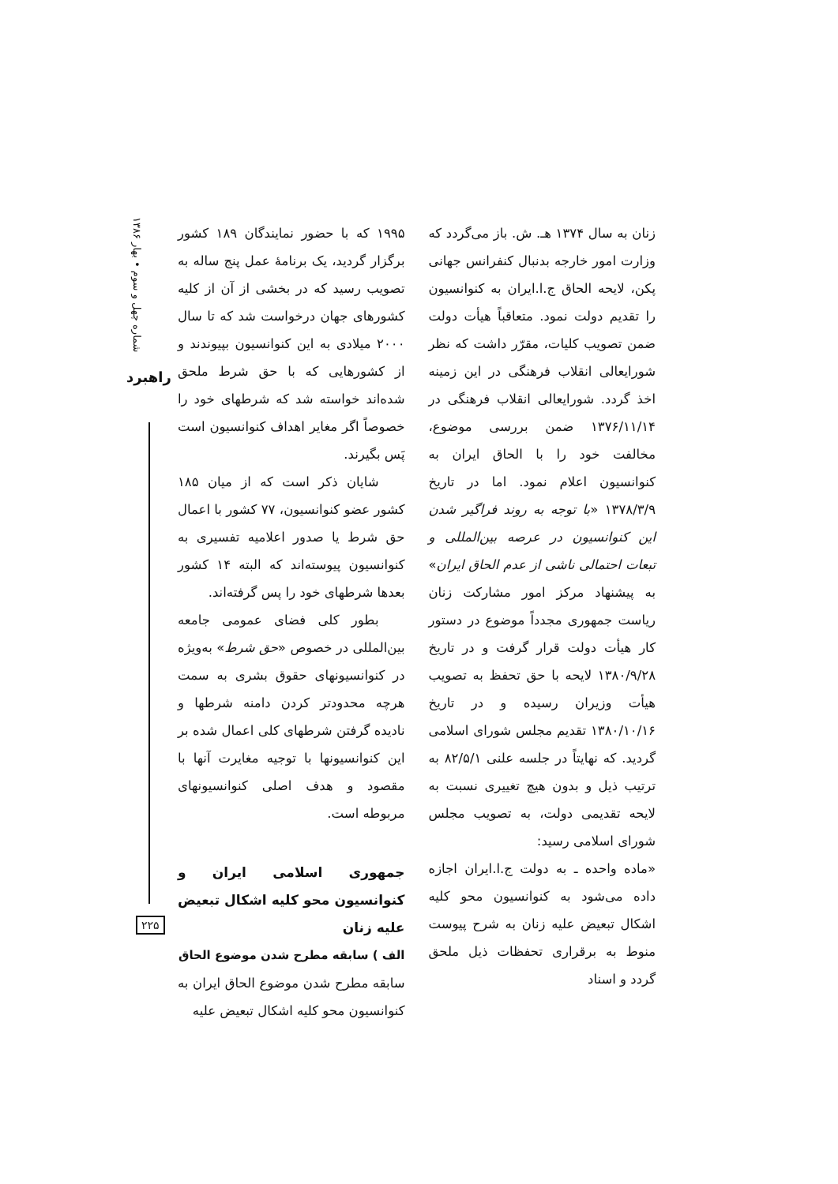شماره چهل و سوم • بهار ۱۳۸۶
راهبرد
۲۲۵
۱۹۹۵ که با حضور نمایندگان ۱۸۹ کشور برگزار گردید، یک برنامهٔ عمل پنج ساله به تصویب رسید که در بخشی از آن از کلیه کشورهای جهان درخواست شد که تا سال ۲۰۰۰ میلادی به این کنوانسیون بپیوندند و از کشورهایی که با حق شرط ملحق شده‌اند خواسته شد که شرطهای خود را خصوصاً اگر مغایر اهداف کنوانسیون است پَس بگیرند.
شایان ذکر است که از میان ۱۸۵ کشور عضو کنوانسیون، ۷۷ کشور با اعمال حق شرط یا صدور اعلامیه تفسیری به کنوانسیون پیوسته‌اند که البته ۱۴ کشور بعدها شرطهای خود را پس گرفته‌اند.
بطور کلی فضای عمومی جامعه بین‌المللی در خصوص «حق شرط» به‌ویژه در کنوانسیونهای حقوق بشری به سمت هرچه محدودتر کردن دامنه شرطها و نادیده گرفتن شرطهای کلی اعمال شده بر این کنوانسیونها با توجیه مغایرت آنها با مقصود و هدف اصلی کنوانسیونهای مربوطه است.
جمهوری اسلامی ایران و کنوانسیون محو کلیه اشکال تبعیض علیه زنان
الف ) سابقه مطرح شدن موضوع الحاق
سابقه مطرح شدن موضوع الحاق ایران به کنوانسیون محو کلیه اشکال تبعیض علیه
زنان به سال ۱۳۷۴ هـ. ش. باز می‌گردد که وزارت امور خارجه بدنبال کنفرانس جهانی پکن، لایحه الحاق ج.ا.ایران به کنوانسیون را تقدیم دولت نمود. متعاقباً هیأت دولت ضمن تصویب کلیات، مقرّر داشت که نظر شورایعالی انقلاب فرهنگی در این زمینه اخذ گردد. شورایعالی انقلاب فرهنگی در ۱۳۷۶/۱۱/۱۴ ضمن بررسی موضوع، مخالفت خود را با الحاق ایران به کنوانسیون اعلام نمود. اما در تاریخ ۱۳۷۸/۳/۹ «با توجه به روند فراگیر شدن این کنوانسیون در عرصه بین‌المللی و تبعات احتمالی ناشی از عدم الحاق ایران» به پیشنهاد مرکز امور مشارکت زنان ریاست جمهوری مجدداً موضوع در دستور کار هیأت دولت قرار گرفت و در تاریخ ۱۳۸۰/۹/۲۸ لایحه با حق تحفظ به تصویب هیأت وزیران رسیده و در تاریخ ۱۳۸۰/۱۰/۱۶ تقدیم مجلس شورای اسلامی گردید. که نهایتاً در جلسه علنی ۸۲/۵/۱ به ترتیب ذیل و بدون هیچ تغییری نسبت به لایحه تقدیمی دولت، به تصویب مجلس شورای اسلامی رسید:
«ماده واحده ـ به دولت ج.ا.ایران اجازه داده می‌شود به کنوانسیون محو کلیه اشکال تبعیض علیه زنان به شرح پیوست منوط به برقراری تحفظات ذیل ملحق گردد و اسناد